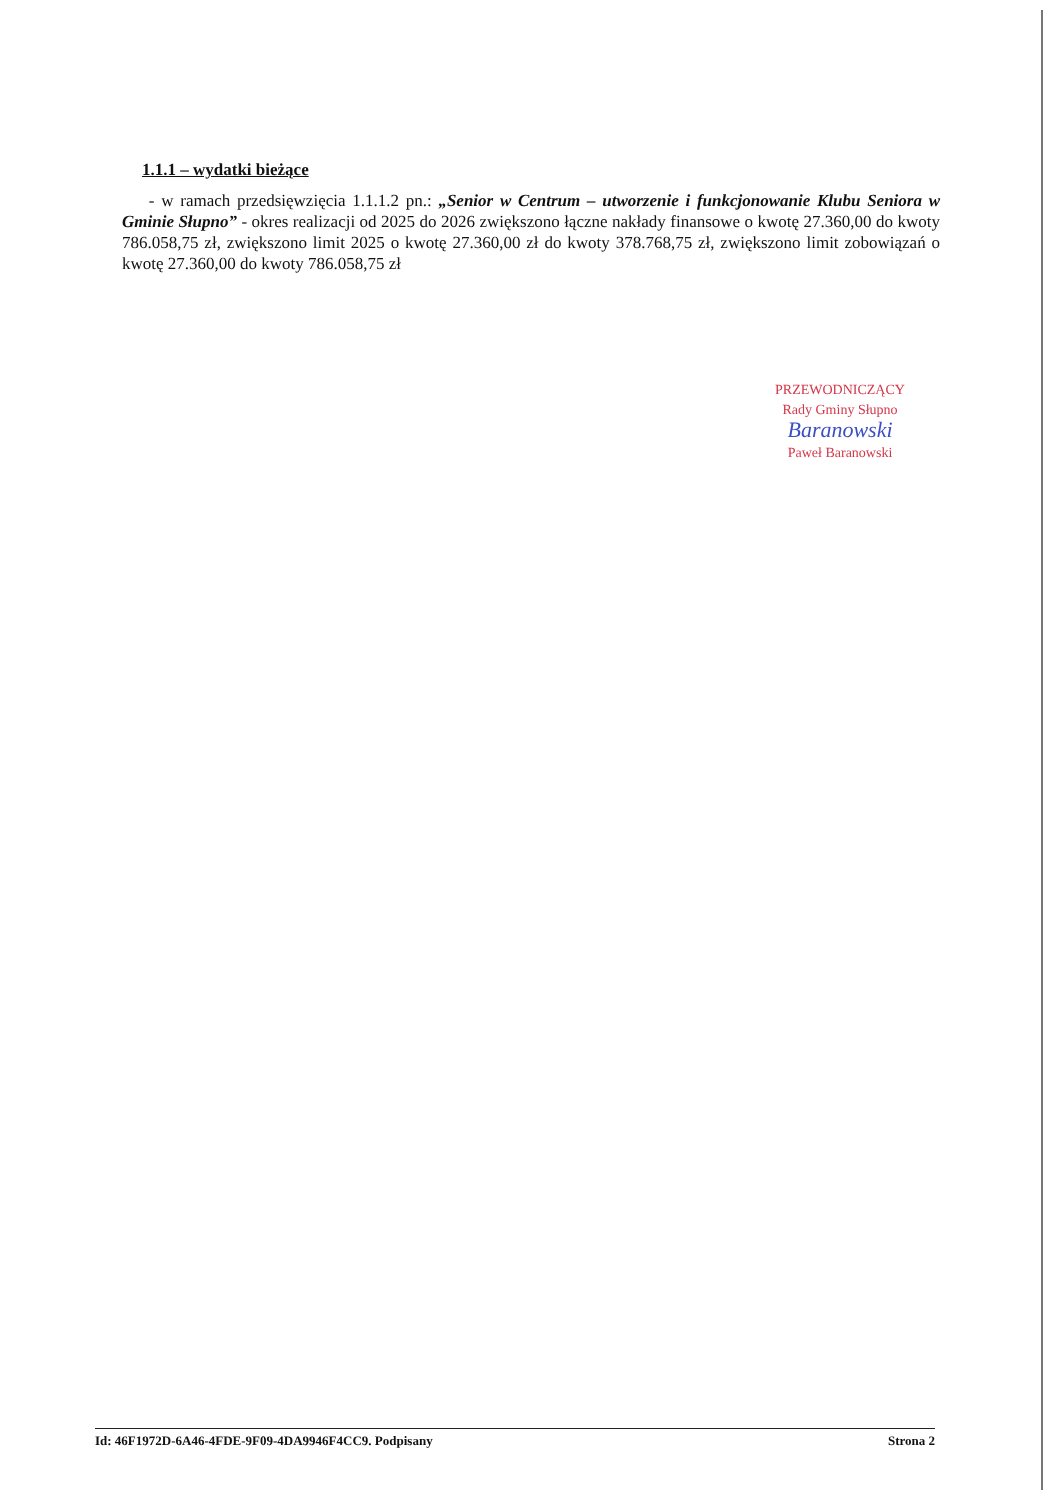1.1.1 – wydatki bieżące
- w ramach przedsięwzięcia 1.1.1.2 pn.: „Senior w Centrum – utworzenie i funkcjonowanie Klubu Seniora w Gminie Słupno” - okres realizacji od 2025 do 2026 zwiększono łączne nakłady finansowe o kwotę 27.360,00 do kwoty 786.058,75 zł, zwiększono limit 2025 o kwotę 27.360,00 zł do kwoty 378.768,75 zł, zwiększono limit zobowiązań o kwotę 27.360,00 do kwoty 786.058,75 zł
PRZEWODNICZĄCY
Rady Gminy Słupno
Baranowski
Paweł Baranowski
Id: 46F1972D-6A46-4FDE-9F09-4DA9946F4CC9. Podpisany Strona 2